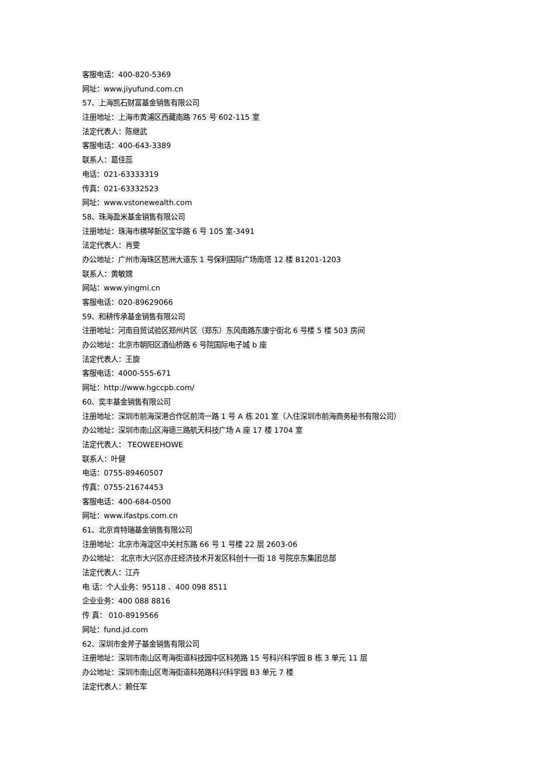客服电话：400-820-5369
网址：www.jiyufund.com.cn
57、上海凯石财富基金销售有限公司
注册地址：上海市黄浦区西藏南路 765 号 602-115 室
法定代表人：陈继武
客服电话：400-643-3389
联系人：葛佳蕊
电话：021-63333319
传真：021-63332523
网址：www.vstonewealth.com
58、珠海盈米基金销售有限公司
注册地址：珠海市横琴新区宝华路 6 号 105 室-3491
法定代表人：肖雯
办公地址：广州市海珠区琶洲大道东 1 号保利国际广场南塔 12 楼 B1201-1203
联系人：黄敏嫦
网站：www.yingmi.cn
客服电话：020-89629066
59、和耕传承基金销售有限公司
注册地址：河南自贸试验区郑州片区（郑东）东风南路东康宁街北 6 号楼 5 楼 503 房间
办公地址：北京市朝阳区酒仙桥路 6 号院国际电子城 b 座
法定代表人：王旋
客服电话：4000-555-671
网址：http://www.hgccpb.com/
60、奕丰基金销售有限公司
注册地址：深圳市前海深港合作区前湾一路 1 号 A 栋 201 室（入住深圳市前海商务秘书有限公司）
办公地址：深圳市南山区海德三路航天科技广场 A 座 17 楼 1704 室
法定代表人： TEOWEEHOWE
联系人：叶健
电话：0755-89460507
传真：0755-21674453
客服电话：400-684-0500
网址：www.ifastps.com.cn
61、北京肯特瑞基金销售有限公司
注册地址：北京市海淀区中关村东路 66 号 1 号楼 22 层 2603-06
办公地址： 北京市大兴区亦庄经济技术开发区科创十一街 18 号院京东集团总部
法定代表人：江卉
电 话：个人业务：95118 、400 098 8511
企业业务：400 088 8816
传 真： 010-8919566
网址：fund.jd.com
62、深圳市金斧子基金销售有限公司
注册地址：深圳市南山区粤海街道科技园中区科苑路 15 号科兴科学园 B 栋 3 单元 11 层
办公地址：深圳市南山区粤海街道科苑路科兴科学园 B3 单元 7 楼
法定代表人：赖任军